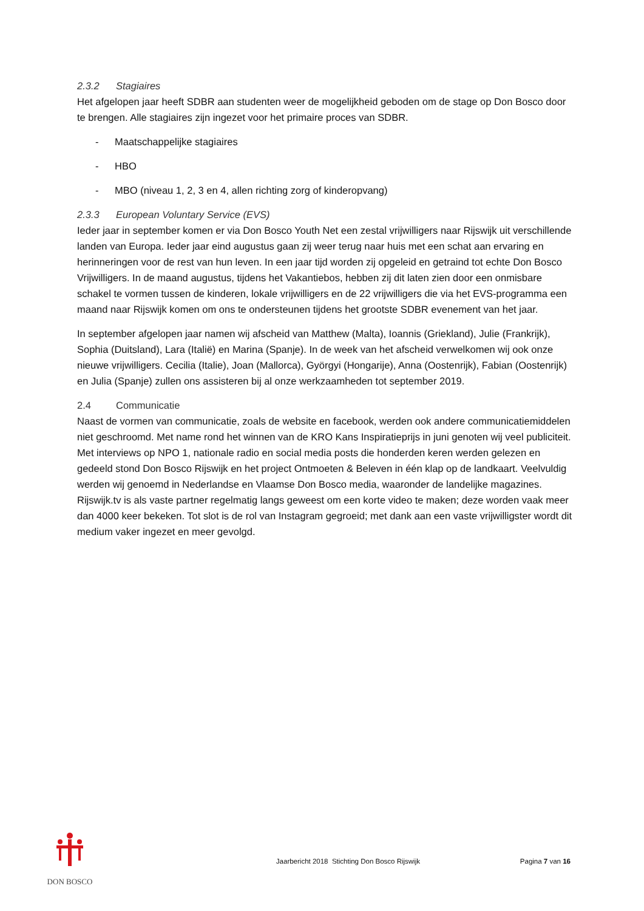2.3.2 Stagiaires
Het afgelopen jaar heeft SDBR aan studenten weer de mogelijkheid geboden om de stage op Don Bosco door te brengen. Alle stagiaires zijn ingezet voor het primaire proces van SDBR.
- Maatschappelijke stagiaires
- HBO
- MBO (niveau 1, 2, 3 en 4, allen richting zorg of kinderopvang)
2.3.3 European Voluntary Service (EVS)
Ieder jaar in september komen er via Don Bosco Youth Net een zestal vrijwilligers naar Rijswijk uit verschillende landen van Europa. Ieder jaar eind augustus gaan zij weer terug naar huis met een schat aan ervaring en herinneringen voor de rest van hun leven. In een jaar tijd worden zij opgeleid en getraind tot echte Don Bosco Vrijwilligers. In de maand augustus, tijdens het Vakantiebos, hebben zij dit laten zien door een onmisbare schakel te vormen tussen de kinderen, lokale vrijwilligers en de 22 vrijwilligers die via het EVS-programma een maand naar Rijswijk komen om ons te ondersteunen tijdens het grootste SDBR evenement van het jaar.
In september afgelopen jaar namen wij afscheid van Matthew (Malta), Ioannis (Griekland), Julie (Frankrijk), Sophia (Duitsland), Lara (Italië) en Marina (Spanje). In de week van het afscheid verwelkomen wij ook onze nieuwe vrijwilligers. Cecilia (Italie), Joan (Mallorca), Györgyi (Hongarije), Anna (Oostenrijk), Fabian (Oostenrijk) en Julia (Spanje) zullen ons assisteren bij al onze werkzaamheden tot september 2019.
2.4 Communicatie
Naast de vormen van communicatie, zoals de website en facebook, werden ook andere communicatiemiddelen niet geschroomd. Met name rond het winnen van de KRO Kans Inspiratieprijs in juni genoten wij veel publiciteit. Met interviews op NPO 1, nationale radio en social media posts die honderden keren werden gelezen en gedeeld stond Don Bosco Rijswijk en het project Ontmoeten & Beleven in één klap op de landkaart. Veelvuldig werden wij genoemd in Nederlandse en Vlaamse Don Bosco media, waaronder de landelijke magazines. Rijswijk.tv is als vaste partner regelmatig langs geweest om een korte video te maken; deze worden vaak meer dan 4000 keer bekeken. Tot slot is de rol van Instagram gegroeid; met dank aan een vaste vrijwilligster wordt dit medium vaker ingezet en meer gevolgd.
DON BOSCO
Jaarbericht 2018 Stichting Don Bosco Rijswijk
Pagina 7 van 16